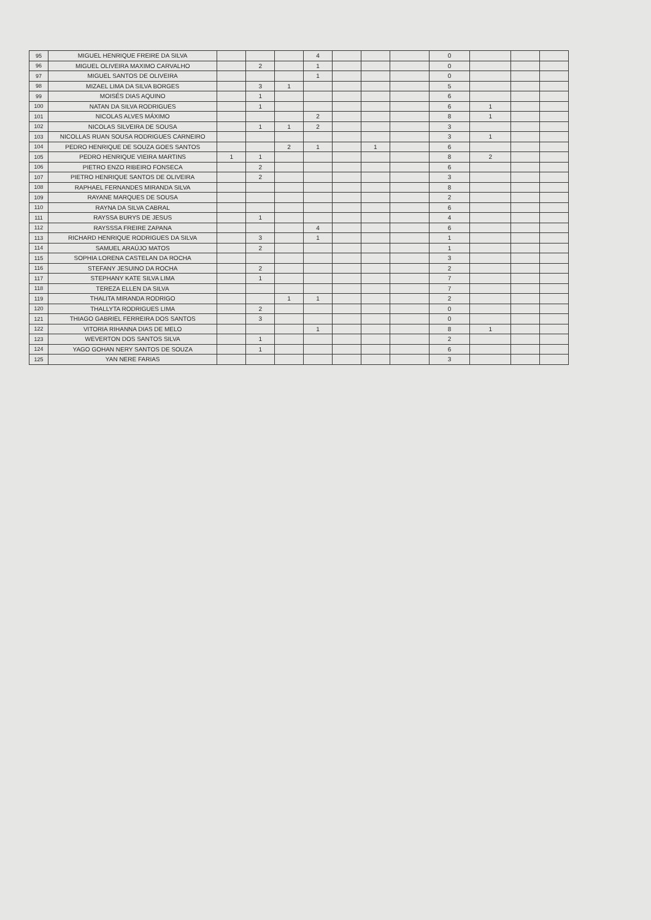| 95 | MIGUEL HENRIQUE FREIRE DA SILVA | | | | 4 | | | | 0 | | | |
| 96 | MIGUEL OLIVEIRA MAXIMO CARVALHO | | 2 | | 1 | | | | 0 | | | |
| 97 | MIGUEL SANTOS DE OLIVEIRA | | | | 1 | | | | 0 | | | |
| 98 | MIZAEL LIMA DA SILVA BORGES | | 3 | 1 | | | | | 5 | | | |
| 99 | MOISÉS DIAS AQUINO | | 1 | | | | | | 6 | | | |
| 100 | NATAN DA SILVA RODRIGUES | | 1 | | | | | | 6 | 1 | | |
| 101 | NICOLAS ALVES MÁXIMO | | | | 2 | | | | 8 | 1 | | |
| 102 | NICOLAS SILVEIRA DE SOUSA | | 1 | 1 | 2 | | | | 3 | | | |
| 103 | NICOLLAS RUAN SOUSA RODRIGUES CARNEIRO | | | | | | | | 3 | 1 | | |
| 104 | PEDRO HENRIQUE DE SOUZA GOES SANTOS | | | 2 | 1 | | 1 | | 6 | | | |
| 105 | PEDRO HENRIQUE VIEIRA MARTINS | 1 | 1 | | | | | | 8 | 2 | | |
| 106 | PIETRO ENZO RIBEIRO FONSECA | | 2 | | | | | | 6 | | | |
| 107 | PIETRO HENRIQUE SANTOS DE OLIVEIRA | | 2 | | | | | | 3 | | | |
| 108 | RAPHAEL FERNANDES MIRANDA SILVA | | | | | | | | 8 | | | |
| 109 | RAYANE MARQUES DE SOUSA | | | | | | | | 2 | | | |
| 110 | RAYNA DA SILVA CABRAL | | | | | | | | 6 | | | |
| 111 | RAYSSA BURYS DE JESUS | | 1 | | | | | | 4 | | | |
| 112 | RAYSSSA FREIRE ZAPANA | | | | 4 | | | | 6 | | | |
| 113 | RICHARD HENRIQUE RODRIGUES DA SILVA | | 3 | | 1 | | | | 1 | | | |
| 114 | SAMUEL ARAÚJO MATOS | | 2 | | | | | | 1 | | | |
| 115 | SOPHIA LORENA CASTELAN DA ROCHA | | | | | | | | 3 | | | |
| 116 | STEFANY JESUINO DA ROCHA | | 2 | | | | | | 2 | | | |
| 117 | STEPHANY KATE SILVA LIMA | | 1 | | | | | | 7 | | | |
| 118 | TEREZA ELLEN DA SILVA | | | | | | | | 7 | | | |
| 119 | THALITA MIRANDA RODRIGO | | | 1 | 1 | | | | 2 | | | |
| 120 | THALLYTA RODRIGUES LIMA | | 2 | | | | | | 0 | | | |
| 121 | THIAGO GABRIEL FERREIRA DOS SANTOS | | 3 | | | | | | 0 | | | |
| 122 | VITORIA RIHANNA DIAS DE MELO | | | | 1 | | | | 8 | 1 | | |
| 123 | WEVERTON DOS SANTOS SILVA | | 1 | | | | | | 2 | | | |
| 124 | YAGO GOHAN NERY SANTOS DE SOUZA | | 1 | | | | | | 6 | | | |
| 125 | YAN NERE FARIAS | | | | | | | | 3 | | | |